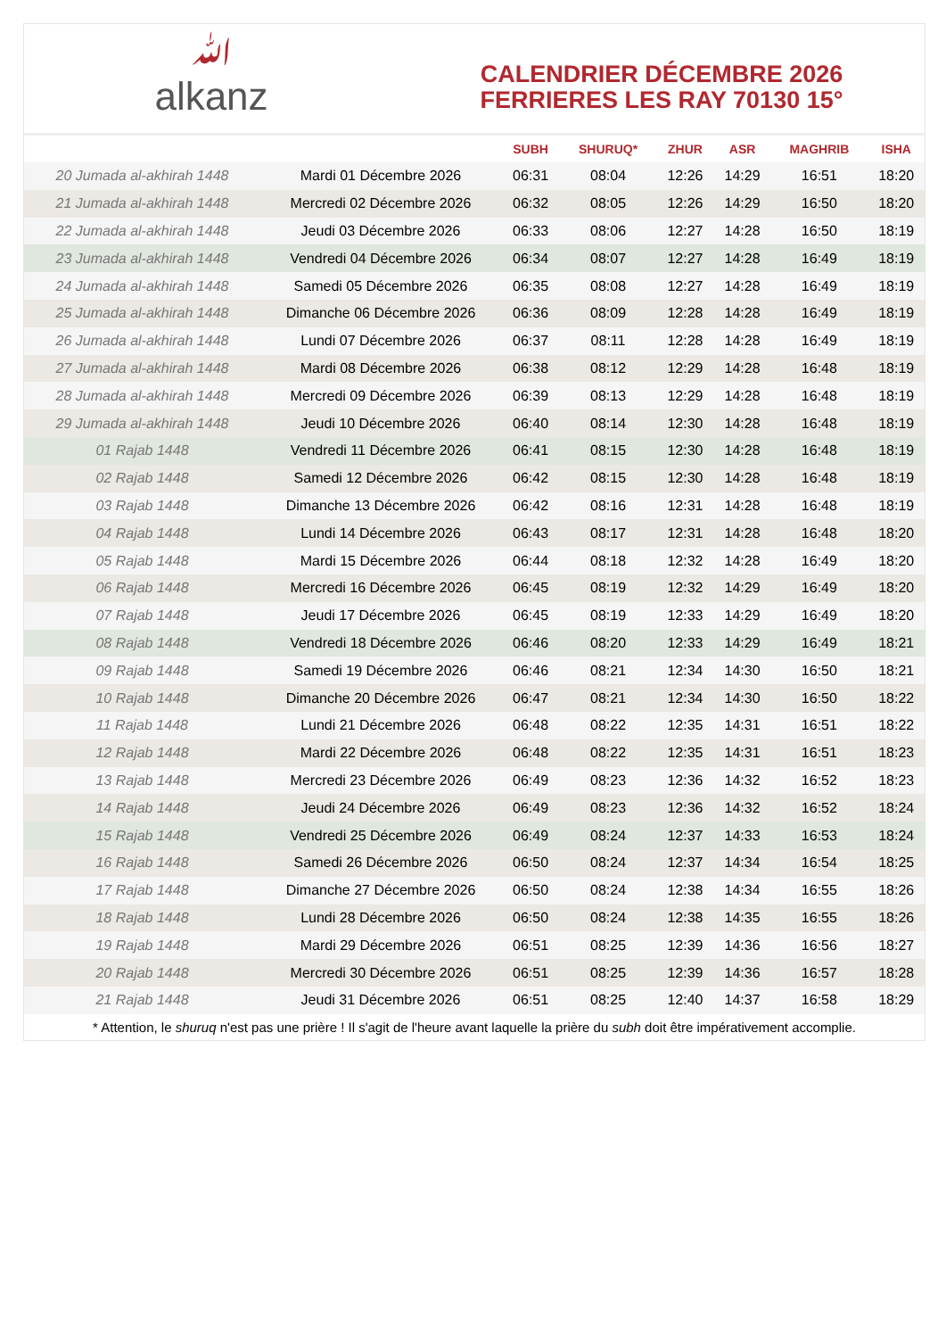ﷲalkanz
CALENDRIER DÉCEMBRE 2026
FERRIERES LES RAY 70130 15°
| | | SUBH | SHURUQ* | ZHUR | ASR | MAGHRIB | ISHA |
| --- | --- | --- | --- | --- | --- | --- | --- |
| 20 Jumada al-akhirah 1448 | Mardi 01 Décembre 2026 | 06:31 | 08:04 | 12:26 | 14:29 | 16:51 | 18:20 |
| 21 Jumada al-akhirah 1448 | Mercredi 02 Décembre 2026 | 06:32 | 08:05 | 12:26 | 14:29 | 16:50 | 18:20 |
| 22 Jumada al-akhirah 1448 | Jeudi 03 Décembre 2026 | 06:33 | 08:06 | 12:27 | 14:28 | 16:50 | 18:19 |
| 23 Jumada al-akhirah 1448 | Vendredi 04 Décembre 2026 | 06:34 | 08:07 | 12:27 | 14:28 | 16:49 | 18:19 |
| 24 Jumada al-akhirah 1448 | Samedi 05 Décembre 2026 | 06:35 | 08:08 | 12:27 | 14:28 | 16:49 | 18:19 |
| 25 Jumada al-akhirah 1448 | Dimanche 06 Décembre 2026 | 06:36 | 08:09 | 12:28 | 14:28 | 16:49 | 18:19 |
| 26 Jumada al-akhirah 1448 | Lundi 07 Décembre 2026 | 06:37 | 08:11 | 12:28 | 14:28 | 16:49 | 18:19 |
| 27 Jumada al-akhirah 1448 | Mardi 08 Décembre 2026 | 06:38 | 08:12 | 12:29 | 14:28 | 16:48 | 18:19 |
| 28 Jumada al-akhirah 1448 | Mercredi 09 Décembre 2026 | 06:39 | 08:13 | 12:29 | 14:28 | 16:48 | 18:19 |
| 29 Jumada al-akhirah 1448 | Jeudi 10 Décembre 2026 | 06:40 | 08:14 | 12:30 | 14:28 | 16:48 | 18:19 |
| 01 Rajab 1448 | Vendredi 11 Décembre 2026 | 06:41 | 08:15 | 12:30 | 14:28 | 16:48 | 18:19 |
| 02 Rajab 1448 | Samedi 12 Décembre 2026 | 06:42 | 08:15 | 12:30 | 14:28 | 16:48 | 18:19 |
| 03 Rajab 1448 | Dimanche 13 Décembre 2026 | 06:42 | 08:16 | 12:31 | 14:28 | 16:48 | 18:19 |
| 04 Rajab 1448 | Lundi 14 Décembre 2026 | 06:43 | 08:17 | 12:31 | 14:28 | 16:48 | 18:20 |
| 05 Rajab 1448 | Mardi 15 Décembre 2026 | 06:44 | 08:18 | 12:32 | 14:28 | 16:49 | 18:20 |
| 06 Rajab 1448 | Mercredi 16 Décembre 2026 | 06:45 | 08:19 | 12:32 | 14:29 | 16:49 | 18:20 |
| 07 Rajab 1448 | Jeudi 17 Décembre 2026 | 06:45 | 08:19 | 12:33 | 14:29 | 16:49 | 18:20 |
| 08 Rajab 1448 | Vendredi 18 Décembre 2026 | 06:46 | 08:20 | 12:33 | 14:29 | 16:49 | 18:21 |
| 09 Rajab 1448 | Samedi 19 Décembre 2026 | 06:46 | 08:21 | 12:34 | 14:30 | 16:50 | 18:21 |
| 10 Rajab 1448 | Dimanche 20 Décembre 2026 | 06:47 | 08:21 | 12:34 | 14:30 | 16:50 | 18:22 |
| 11 Rajab 1448 | Lundi 21 Décembre 2026 | 06:48 | 08:22 | 12:35 | 14:31 | 16:51 | 18:22 |
| 12 Rajab 1448 | Mardi 22 Décembre 2026 | 06:48 | 08:22 | 12:35 | 14:31 | 16:51 | 18:23 |
| 13 Rajab 1448 | Mercredi 23 Décembre 2026 | 06:49 | 08:23 | 12:36 | 14:32 | 16:52 | 18:23 |
| 14 Rajab 1448 | Jeudi 24 Décembre 2026 | 06:49 | 08:23 | 12:36 | 14:32 | 16:52 | 18:24 |
| 15 Rajab 1448 | Vendredi 25 Décembre 2026 | 06:49 | 08:24 | 12:37 | 14:33 | 16:53 | 18:24 |
| 16 Rajab 1448 | Samedi 26 Décembre 2026 | 06:50 | 08:24 | 12:37 | 14:34 | 16:54 | 18:25 |
| 17 Rajab 1448 | Dimanche 27 Décembre 2026 | 06:50 | 08:24 | 12:38 | 14:34 | 16:55 | 18:26 |
| 18 Rajab 1448 | Lundi 28 Décembre 2026 | 06:50 | 08:24 | 12:38 | 14:35 | 16:55 | 18:26 |
| 19 Rajab 1448 | Mardi 29 Décembre 2026 | 06:51 | 08:25 | 12:39 | 14:36 | 16:56 | 18:27 |
| 20 Rajab 1448 | Mercredi 30 Décembre 2026 | 06:51 | 08:25 | 12:39 | 14:36 | 16:57 | 18:28 |
| 21 Rajab 1448 | Jeudi 31 Décembre 2026 | 06:51 | 08:25 | 12:40 | 14:37 | 16:58 | 18:29 |
* Attention, le shuruq n'est pas une prière ! Il s'agit de l'heure avant laquelle la prière du subh doit être impérativement accomplie.